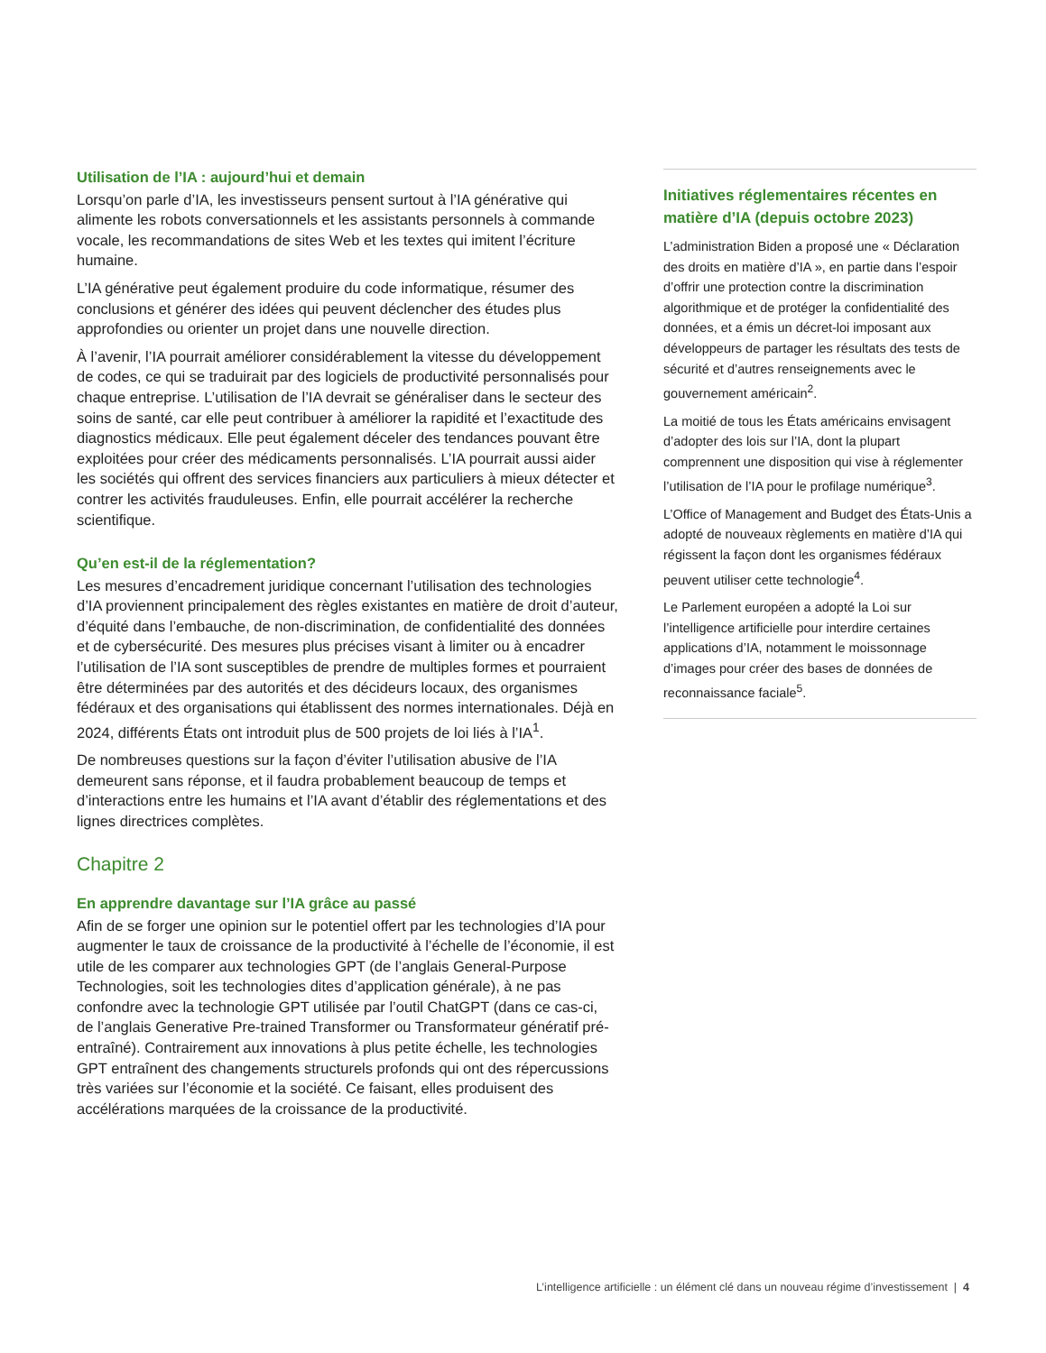Utilisation de l’IA : aujourd’hui et demain
Lorsqu’on parle d’IA, les investisseurs pensent surtout à l’IA générative qui alimente les robots conversationnels et les assistants personnels à commande vocale, les recommandations de sites Web et les textes qui imitent l’écriture humaine.
L’IA générative peut également produire du code informatique, résumer des conclusions et générer des idées qui peuvent déclencher des études plus approfondies ou orienter un projet dans une nouvelle direction.
À l’avenir, l’IA pourrait améliorer considérablement la vitesse du développement de codes, ce qui se traduirait par des logiciels de productivité personnalisés pour chaque entreprise. L’utilisation de l’IA devrait se généraliser dans le secteur des soins de santé, car elle peut contribuer à améliorer la rapidité et l’exactitude des diagnostics médicaux. Elle peut également déceler des tendances pouvant être exploitées pour créer des médicaments personnalisés. L’IA pourrait aussi aider les sociétés qui offrent des services financiers aux particuliers à mieux détecter et contrer les activités frauduleuses. Enfin, elle pourrait accélérer la recherche scientifique.
Qu’en est-il de la réglementation?
Les mesures d’encadrement juridique concernant l’utilisation des technologies d’IA proviennent principalement des règles existantes en matière de droit d’auteur, d’équité dans l’embauche, de non-discrimination, de confidentialité des données et de cybersécurité. Des mesures plus précises visant à limiter ou à encadrer l’utilisation de l’IA sont susceptibles de prendre de multiples formes et pourraient être déterminées par des autorités et des décideurs locaux, des organismes fédéraux et des organisations qui établissent des normes internationales. Déjà en 2024, différents États ont introduit plus de 500 projets de loi liés à l’IA<sup>1</sup>.
De nombreuses questions sur la façon d’éviter l’utilisation abusive de l’IA demeurent sans réponse, et il faudra probablement beaucoup de temps et d’interactions entre les humains et l’IA avant d’établir des réglementations et des lignes directrices complètes.
Chapitre 2
En apprendre davantage sur l’IA grâce au passé
Afin de se forger une opinion sur le potentiel offert par les technologies d’IA pour augmenter le taux de croissance de la productivité à l’échelle de l’économie, il est utile de les comparer aux technologies GPT (de l’anglais General-Purpose Technologies, soit les technologies dites d’application générale), à ne pas confondre avec la technologie GPT utilisée par l’outil ChatGPT (dans ce cas-ci, de l’anglais Generative Pre-trained Transformer ou Transformateur génératif pré-entraîné). Contrairement aux innovations à plus petite échelle, les technologies GPT entraînent des changements structurels profonds qui ont des répercussions très variées sur l’économie et la société. Ce faisant, elles produisent des accélérations marquées de la croissance de la productivité.
Initiatives réglementaires récentes en matière d’IA (depuis octobre 2023)
L’administration Biden a proposé une « Déclaration des droits en matière d’IA », en partie dans l’espoir d’offrir une protection contre la discrimination algorithmique et de protéger la confidentialité des données, et a émis un décret-loi imposant aux développeurs de partager les résultats des tests de sécurité et d’autres renseignements avec le gouvernement américain<sup>2</sup>.
La moitié de tous les États américains envisagent d’adopter des lois sur l’IA, dont la plupart comprennent une disposition qui vise à réglementer l’utilisation de l’IA pour le profilage numérique<sup>3</sup>.
L’Office of Management and Budget des États-Unis a adopté de nouveaux règlements en matière d’IA qui régissent la façon dont les organismes fédéraux peuvent utiliser cette technologie<sup>4</sup>.
Le Parlement européen a adopté la Loi sur l’intelligence artificielle pour interdire certaines applications d’IA, notamment le moissonnage d’images pour créer des bases de données de reconnaissance faciale<sup>5</sup>.
L’intelligence artificielle : un élément clé dans un nouveau régime d’investissement | 4